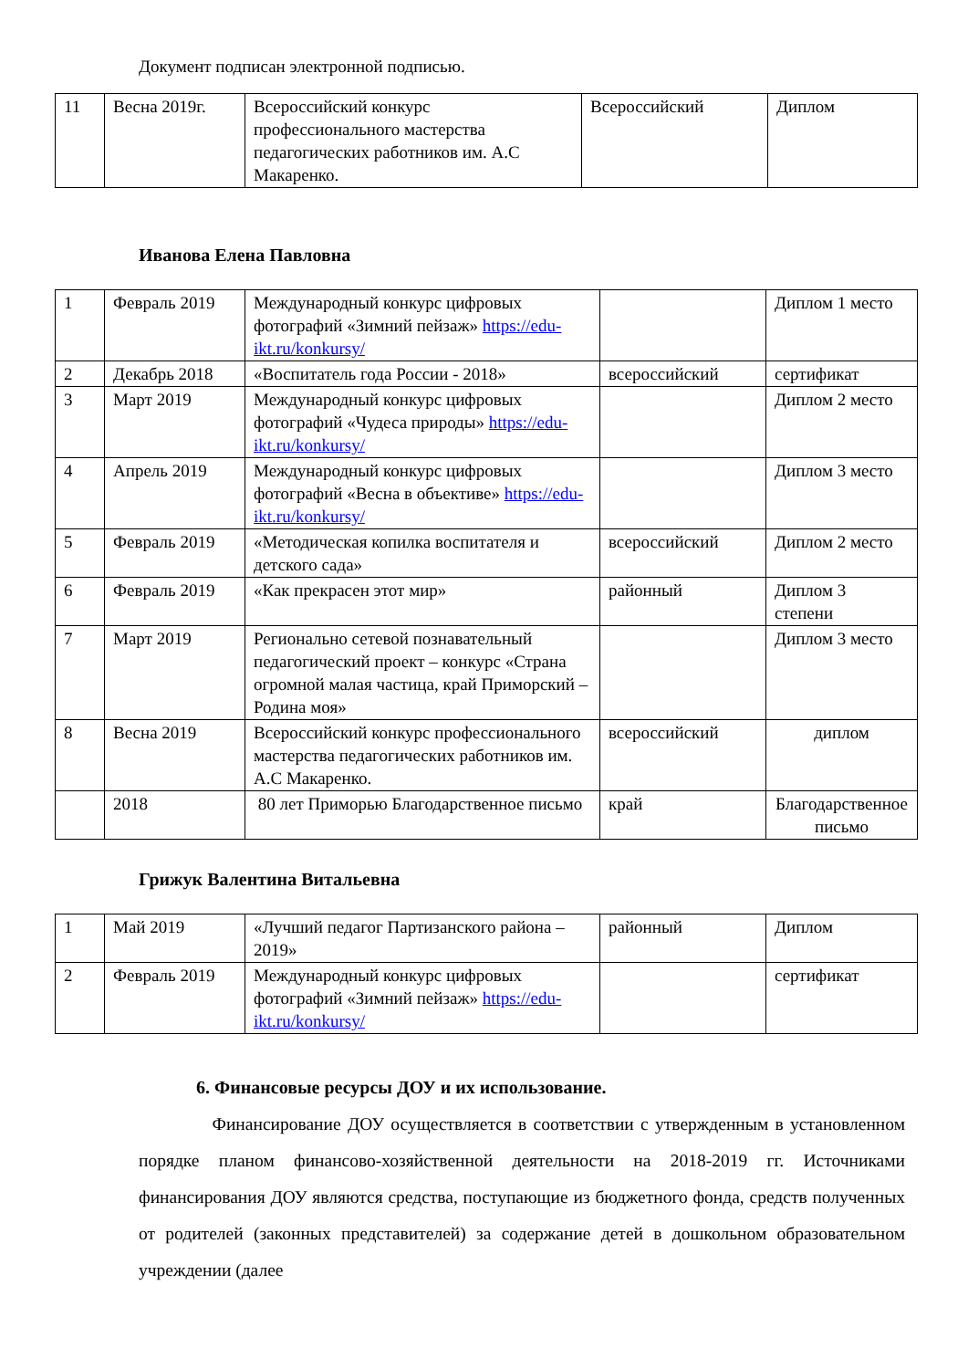Документ подписан электронной подписью.
| 11 | Весна 2019г. | Всероссийский конкурс профессионального мастерства педагогических работников им. А.С Макаренко. | Всероссийский | Диплом |
Иванова Елена Павловна
| 1 | Февраль 2019 | Международный конкурс цифровых фотографий «Зимний пейзаж» https://edu-ikt.ru/konkursy/ | | Диплом 1 место |
| 2 | Декабрь 2018 | «Воспитатель года России - 2018» | всероссийский | сертификат |
| 3 | Март 2019 | Международный конкурс цифровых фотографий «Чудеса природы» https://edu-ikt.ru/konkursy/ | | Диплом 2 место |
| 4 | Апрель 2019 | Международный конкурс цифровых фотографий «Весна в объективе» https://edu-ikt.ru/konkursy/ | | Диплом 3 место |
| 5 | Февраль 2019 | «Методическая копилка воспитателя и детского сада» | всероссийский | Диплом 2 место |
| 6 | Февраль 2019 | «Как прекрасен этот мир» | районный | Диплом 3 степени |
| 7 | Март 2019 | Регионально сетевой познавательный педагогический проект – конкурс «Страна огромной малая частица, край Приморский – Родина моя» | | Диплом 3 место |
| 8 | Весна 2019 | Всероссийский конкурс профессионального мастерства педагогических работников им. А.С Макаренко. | всероссийский | диплом |
| | 2018 | 80 лет Приморью Благодарственное письмо | край | Благодарственное письмо |
Грижук Валентина Витальевна
| 1 | Май 2019 | «Лучший педагог Партизанского района – 2019» | районный | Диплом |
| 2 | Февраль 2019 | Международный конкурс цифровых фотографий «Зимний пейзаж» https://edu-ikt.ru/konkursy/ | | сертификат |
6. Финансовые ресурсы ДОУ и их использование.
Финансирование ДОУ осуществляется в соответствии с утвержденным в установленном порядке планом финансово-хозяйственной деятельности на 2018-2019 гг. Источниками финансирования ДОУ являются средства, поступающие из бюджетного фонда, средств полученных от родителей (законных представителей) за содержание детей в дошкольном образовательном учреждении (далее